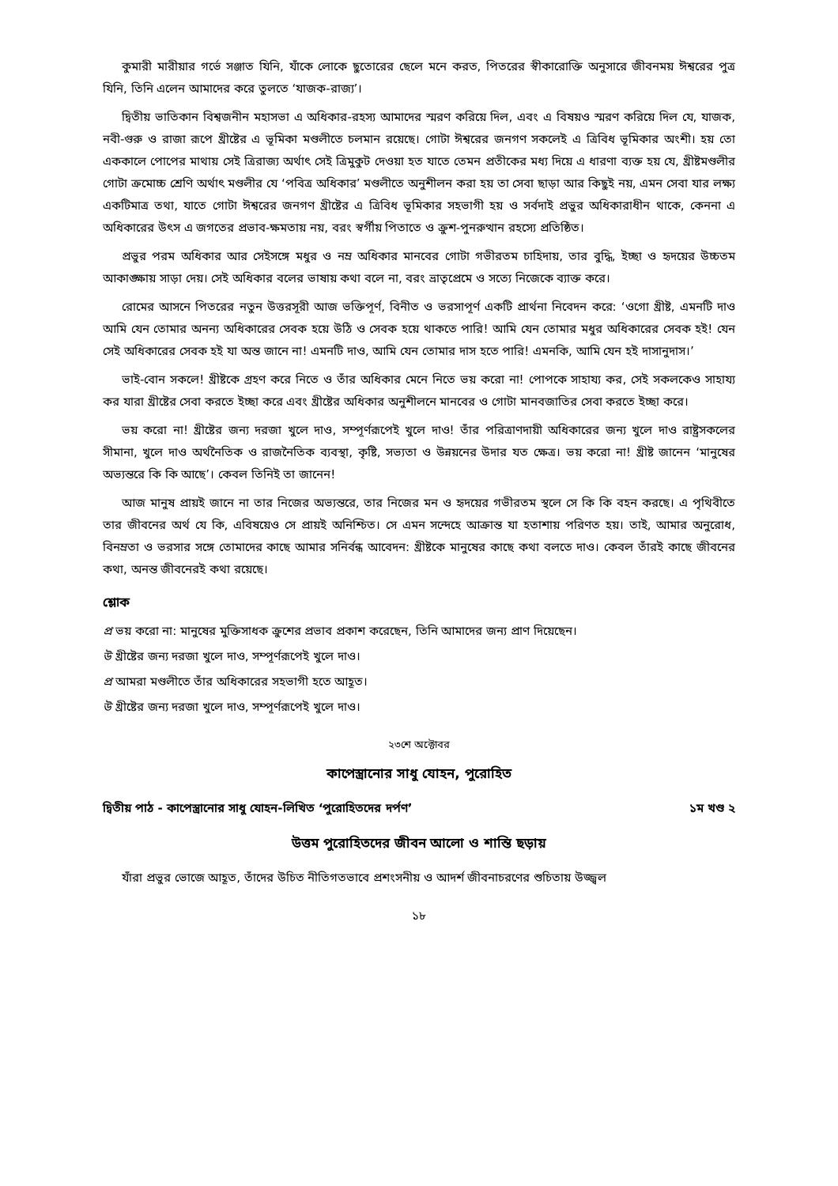কুমারী মারীয়ার গর্ভে সঞ্জাত যিনি, যাঁকে লোকে ছুতোরের ছেলে মনে করত, পিতরের স্বীকারোক্তি অনুসারে জীবনময় ঈশ্বরের পুত্র যিনি, তিনি এলেন আমাদের করে তুলতে ‘যাজক-রাজ্য’।
দ্বিতীয় ভাতিকান বিশ্বজনীন মহাসভা এ অধিকার-রহস্য আমাদের স্মরণ করিয়ে দিল, এবং এ বিষয়ও স্মরণ করিয়ে দিল যে, যাজক, নবী-গুরু ও রাজা রূপে খ্রীষ্টের এ ভূমিকা মণ্ডলীতে চলমান রয়েছে। গোটা ঈশ্বরের জনগণ সকলেই এ ত্রিবিধ ভূমিকার অংশী। হয় তো এককালে পোপের মাথায় সেই ত্রিরাজ্য অর্থাৎ সেই ত্রিমুকুট দেওয়া হত যাতে তেমন প্রতীকের মধ্য দিয়ে এ ধারণা ব্যক্ত হয় যে, খ্রীষ্টমণ্ডলীর গোটা ক্রমোচ্চ শ্রেণি অর্থাৎ মণ্ডলীর যে ‘পবিত্র অধিকার’ মণ্ডলীতে অনুশীলন করা হয় তা সেবা ছাড়া আর কিছুই নয়, এমন সেবা যার লক্ষ্য একটিমাত্র তথা, যাতে গোটা ঈশ্বরের জনগণ খ্রীষ্টের এ ত্রিবিধ ভূমিকার সহভাগী হয় ও সর্বদাই প্রভুর অধিকারাধীন থাকে, কেননা এ অধিকারের উৎস এ জগতের প্রভাব-ক্ষমতায় নয়, বরং স্বর্গীয় পিতাতে ও ক্রুশ-পুনরুত্থান রহস্যে প্রতিষ্ঠিত।
প্রভুর পরম অধিকার আর সেইসঙ্গে মধুর ও নম্র অধিকার মানবের গোটা গভীরতম চাহিদায়, তার বুদ্ধি, ইচ্ছা ও হৃদয়ের উচ্চতম আকাঙ্ক্ষায় সাড়া দেয়। সেই অধিকার বলের ভাষায় কথা বলে না, বরং ভ্রাতৃপ্রেমে ও সত্যে নিজেকে ব্যাক্ত করে।
রোমের আসনে পিতরের নতুন উত্তরসূরী আজ ভক্তিপূর্ণ, বিনীত ও ভরসাপূর্ণ একটি প্রার্থনা নিবেদন করে: ‘ওগো খ্রীষ্ট, এমনটি দাও আমি যেন তোমার অনন্য অধিকারের সেবক হয়ে উঠি ও সেবক হয়ে থাকতে পারি! আমি যেন তোমার মধুর অধিকারের সেবক হই! যেন সেই অধিকারের সেবক হই যা অন্ত জানে না! এমনটি দাও, আমি যেন তোমার দাস হতে পারি! এমনকি, আমি যেন হই দাসানুদাস।’
ভাই-বোন সকলে! খ্রীষ্টকে গ্রহণ করে নিতে ও তাঁর অধিকার মেনে নিতে ভয় করো না! পোপকে সাহায্য কর, সেই সকলকেও সাহায্য কর যারা খ্রীষ্টের সেবা করতে ইচ্ছা করে এবং খ্রীষ্টের অধিকার অনুশীলনে মানবের ও গোটা মানবজাতির সেবা করতে ইচ্ছা করে।
ভয় করো না! খ্রীষ্টের জন্য দরজা খুলে দাও, সম্পূর্ণরূপেই খুলে দাও! তাঁর পরিত্রাণদায়ী অধিকারের জন্য খুলে দাও রাষ্ট্রসকলের সীমানা, খুলে দাও অর্থনৈতিক ও রাজনৈতিক ব্যবস্থা, কৃষ্টি, সভ্যতা ও উন্নয়নের উদার যত ক্ষেত্র। ভয় করো না! খ্রীষ্ট জানেন ‘মানুষের অভ্যন্তরে কি কি আছে’। কেবল তিনিই তা জানেন!
আজ মানুষ প্রায়ই জানে না তার নিজের অভ্যন্তরে, তার নিজের মন ও হৃদয়ের গভীরতম স্থলে সে কি কি বহন করছে। এ পৃথিবীতে তার জীবনের অর্থ যে কি, এবিষয়েও সে প্রায়ই অনিশ্চিত। সে এমন সন্দেহে আক্রান্ত যা হতাশায় পরিণত হয়। তাই, আমার অনুরোধ, বিনম্রতা ও ভরসার সঙ্গে তোমাদের কাছে আমার সনির্বন্ধ আবেদন: খ্রীষ্টকে মানুষের কাছে কথা বলতে দাও। কেবল তাঁরই কাছে জীবনের কথা, অনন্ত জীবনেরই কথা রয়েছে।
শ্লোক
প্র ভয় করো না: মানুষের মুক্তিসাধক ক্রুশের প্রভাব প্রকাশ করেছেন, তিনি আমাদের জন্য প্রাণ দিয়েছেন।
উ খ্রীষ্টের জন্য দরজা খুলে দাও, সম্পূর্ণরূপেই খুলে দাও।
প্র আমরা মণ্ডলীতে তাঁর অধিকারের সহভাগী হতে আহূত।
উ খ্রীষ্টের জন্য দরজা খুলে দাও, সম্পূর্ণরূপেই খুলে দাও।
২৩শে অক্টোবর
কাপেস্ত্রানোর সাধু যোহন, পুরোহিত
দ্বিতীয় পাঠ - কাপেস্ত্রানোর সাধু যোহন-লিখিত ‘পুরোহিতদের দর্পণ’ ১ম খণ্ড ২
উত্তম পুরোহিতদের জীবন আলো ও শান্তি ছড়ায়
যাঁরা প্রভুর ভোজে আহূত, তাঁদের উচিত নীতিগতভাবে প্রশংসনীয় ও আদর্শ জীবনাচরণের শুচিতায় উজ্জ্বল
১৮